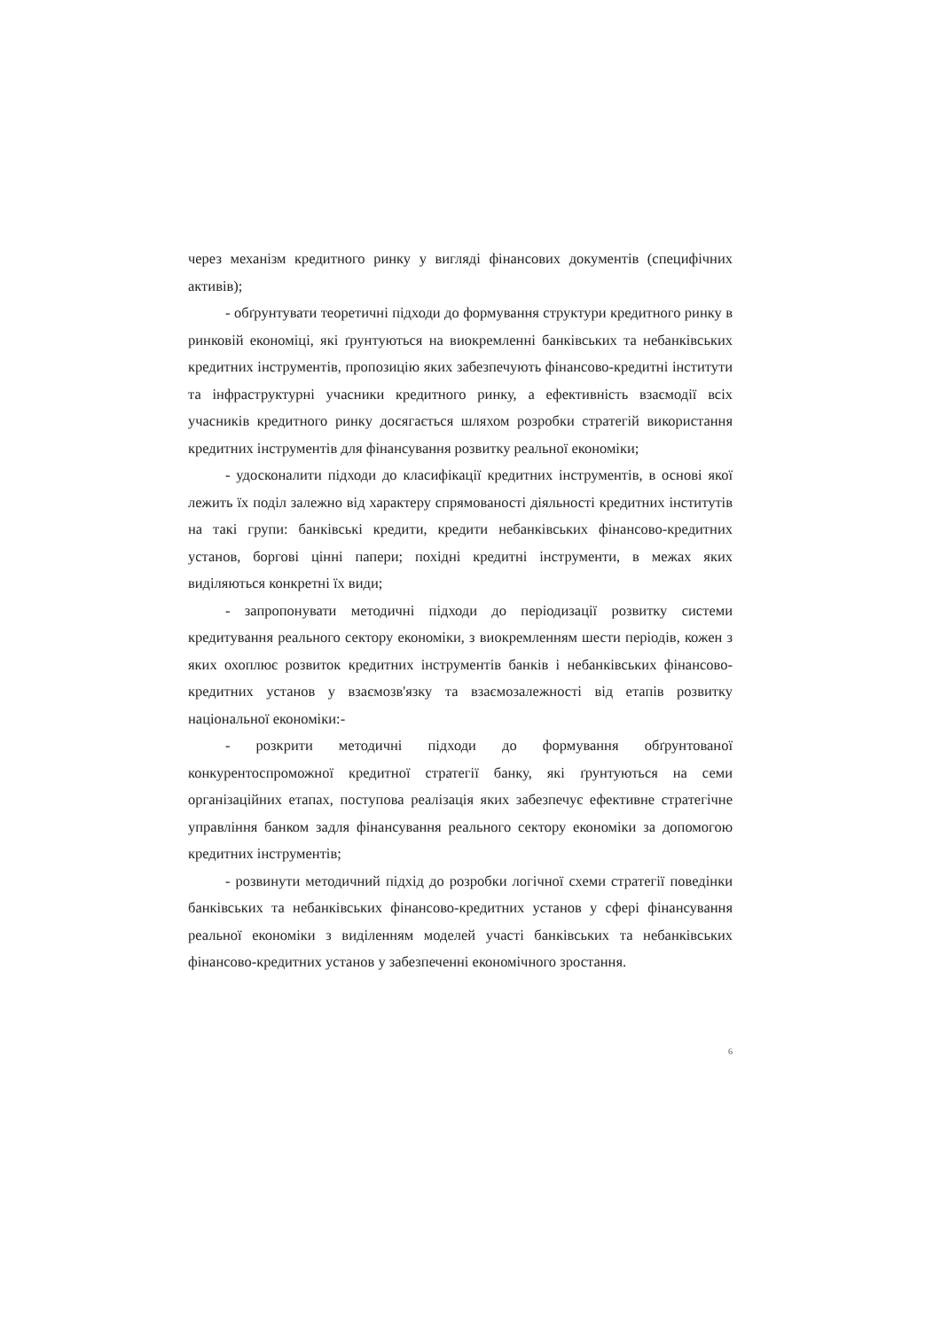через механізм кредитного ринку у вигляді фінансових документів (специфічних активів);
- обґрунтувати теоретичні підходи до формування структури кредитного ринку в ринковій економіці, які ґрунтуються на виокремленні банківських та небанківських кредитних інструментів, пропозицію яких забезпечують фінансово-кредитні інститути та інфраструктурні учасники кредитного ринку, а ефективність взаємодії всіх учасників кредитного ринку досягається шляхом розробки стратегій використання кредитних інструментів для фінансування розвитку реальної економіки;
- удосконалити підходи до класифікації кредитних інструментів, в основі якої лежить їх поділ залежно від характеру спрямованості діяльності кредитних інститутів на такі групи: банківські кредити, кредити небанківських фінансово-кредитних установ, боргові цінні папери; похідні кредитні інструменти, в межах яких виділяються конкретні їх види;
- запропонувати методичні підходи до періодизації розвитку системи кредитування реального сектору економіки, з виокремленням шести періодів, кожен з яких охоплює розвиток кредитних інструментів банків і небанківських фінансово-кредитних установ у взаємозв'язку та взаємозалежності від етапів розвитку національної економіки:-
- розкрити методичні підходи до формування обґрунтованої конкурентоспроможної кредитної стратегії банку, які ґрунтуються на семи організаційних етапах, поступова реалізація яких забезпечує ефективне стратегічне управління банком задля фінансування реального сектору економіки за допомогою кредитних інструментів;
- розвинути методичний підхід до розробки логічної схеми стратегії поведінки банківських та небанківських фінансово-кредитних установ у сфері фінансування реальної економіки з виділенням моделей участі банківських та небанківських фінансово-кредитних установ у забезпеченні економічного зростання.
6